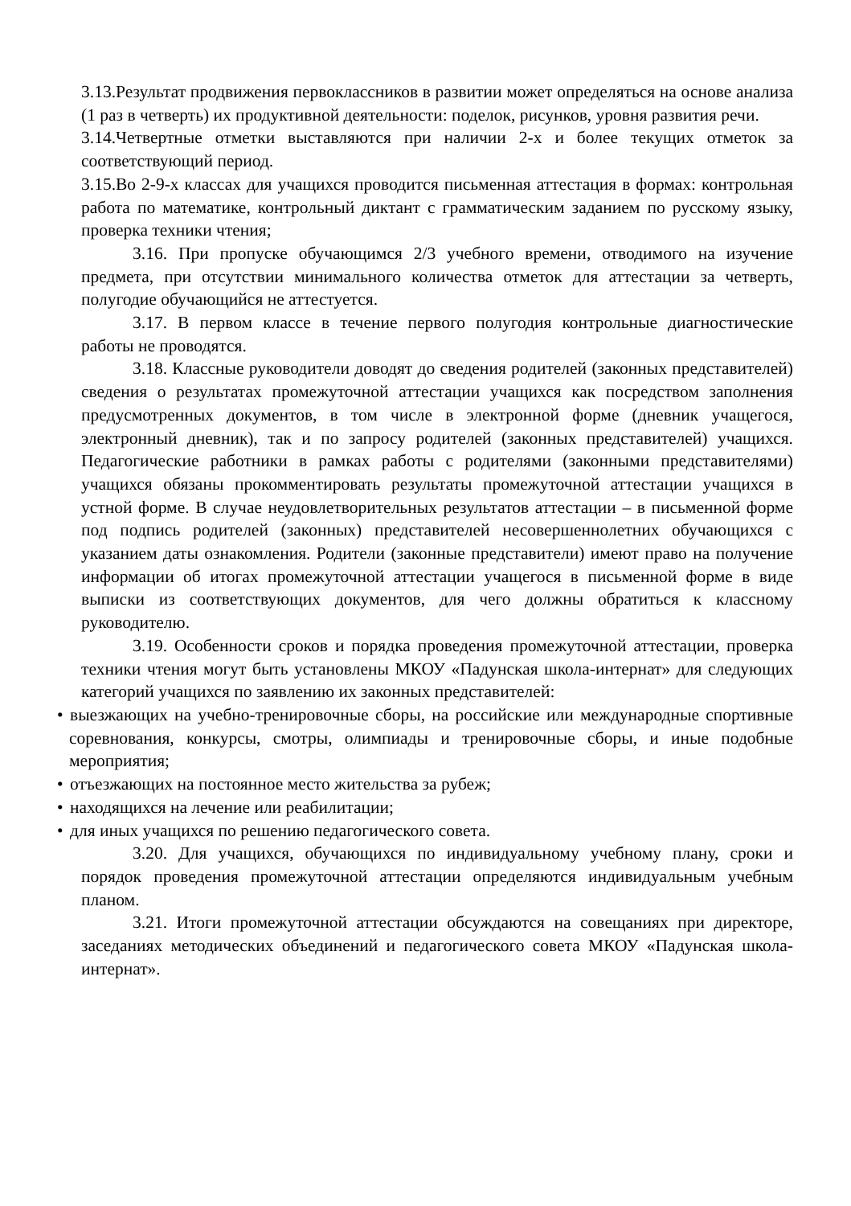3.13.Результат продвижения первоклассников в развитии может определяться на основе анализа (1 раз в четверть) их продуктивной деятельности: поделок, рисунков, уровня развития речи.
3.14.Четвертные отметки выставляются при наличии 2-х и более текущих отметок за соответствующий период.
3.15.Во 2-9-х классах для учащихся проводится письменная аттестация в формах: контрольная работа по математике, контрольный диктант с грамматическим заданием по русскому языку, проверка техники чтения;
3.16. При пропуске обучающимся 2/3 учебного времени, отводимого на изучение предмета, при отсутствии минимального количества отметок для аттестации за четверть, полугодие обучающийся не аттестуется.
3.17. В первом классе в течение первого полугодия контрольные диагностические работы не проводятся.
3.18. Классные руководители доводят до сведения родителей (законных представителей) сведения о результатах промежуточной аттестации учащихся как посредством заполнения предусмотренных документов, в том числе в электронной форме (дневник учащегося, электронный дневник), так и по запросу родителей (законных представителей) учащихся. Педагогические работники в рамках работы с родителями (законными представителями) учащихся обязаны прокомментировать результаты промежуточной аттестации учащихся в устной форме. В случае неудовлетворительных результатов аттестации – в письменной форме под подпись родителей (законных) представителей несовершеннолетних обучающихся с указанием даты ознакомления. Родители (законные представители) имеют право на получение информации об итогах промежуточной аттестации учащегося в письменной форме в виде выписки из соответствующих документов, для чего должны обратиться к классному руководителю.
3.19. Особенности сроков и порядка проведения промежуточной аттестации, проверка техники чтения могут быть установлены МКОУ «Падунская школа-интернат» для следующих категорий учащихся по заявлению их законных представителей:
• выезжающих на учебно-тренировочные сборы, на российские или международные спортивные соревнования, конкурсы, смотры, олимпиады и тренировочные сборы, и иные подобные мероприятия;
• отъезжающих на постоянное место жительства за рубеж;
• находящихся на лечение или реабилитации;
• для иных учащихся по решению педагогического совета.
3.20. Для учащихся, обучающихся по индивидуальному учебному плану, сроки и порядок проведения промежуточной аттестации определяются индивидуальным учебным планом.
3.21. Итоги промежуточной аттестации обсуждаются на совещаниях при директоре, заседаниях методических объединений и педагогического совета МКОУ «Падунская школа-интернат».